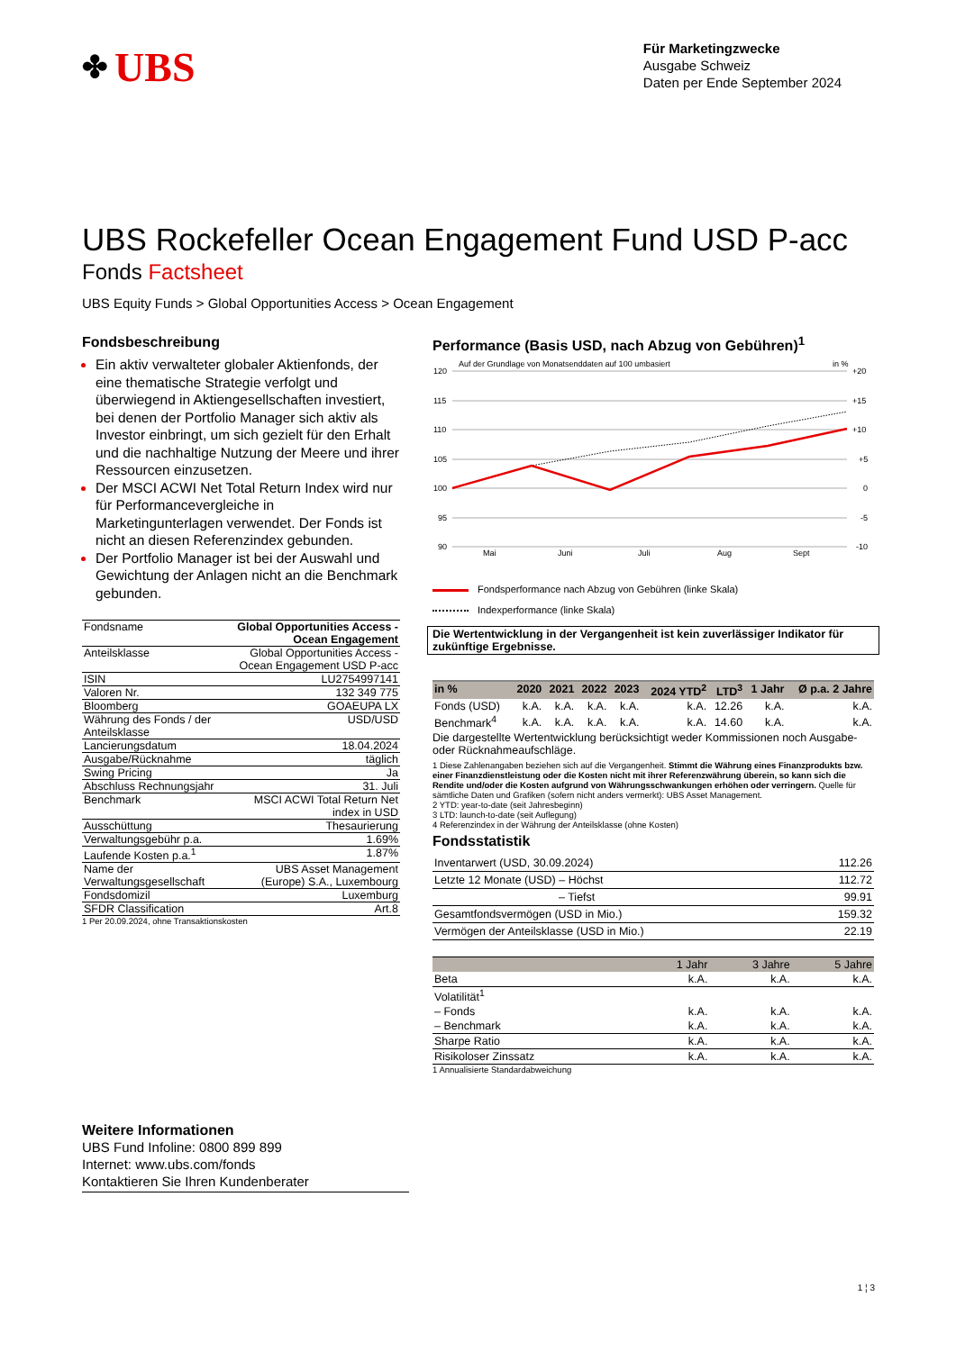✤ UBS
Für Marketingzwecke
Ausgabe Schweiz
Daten per Ende September 2024
UBS Rockefeller Ocean Engagement Fund USD P-acc
Fonds Factsheet
UBS Equity Funds > Global Opportunities Access > Ocean Engagement
Fondsbeschreibung
Ein aktiv verwalteter globaler Aktienfonds, der eine thematische Strategie verfolgt und überwiegend in Aktiengesellschaften investiert, bei denen der Portfolio Manager sich aktiv als Investor einbringt, um sich gezielt für den Erhalt und die nachhaltige Nutzung der Meere und ihrer Ressourcen einzusetzen.
Der MSCI ACWI Net Total Return Index wird nur für Performancevergleiche in Marketingunterlagen verwendet. Der Fonds ist nicht an diesen Referenzindex gebunden.
Der Portfolio Manager ist bei der Auswahl und Gewichtung der Anlagen nicht an die Benchmark gebunden.
| Fondsname | Global Opportunities Access - Ocean Engagement |
| Anteilsklasse | Global Opportunities Access - Ocean Engagement USD P-acc |
| ISIN | LU2754997141 |
| Valoren Nr. | 132 349 775 |
| Bloomberg | GOAEUPA LX |
| Währung des Fonds / der Anteilsklasse | USD/USD |
| Lancierungsdatum | 18.04.2024 |
| Ausgabe/Rücknahme | täglich |
| Swing Pricing | Ja |
| Abschluss Rechnungsjahr | 31. Juli |
| Benchmark | MSCI ACWI Total Return Net index in USD |
| Ausschüttung | Thesaurierung |
| Verwaltungsgebühr p.a. | 1.69% |
| Laufende Kosten p.a.<sup>1</sup> | 1.87% |
| Name der Verwaltungsgesellschaft | UBS Asset Management (Europe) S.A., Luxembourg |
| Fondsdomizil | Luxemburg |
| SFDR Classification | Art.8 |
1 Per 20.09.2024, ohne Transaktionskosten
Performance (Basis USD, nach Abzug von Gebühren)<sup>1</sup>
Auf der Grundlage von Monatsenddaten auf 100 umbasiert
in %
120
115
110
105
100
95
90
+20
+15
+10
+5
0
-5
-10
Mai
Juni
Juli
Aug
Sept
Fondsperformance nach Abzug von Gebühren (linke Skala)
Indexperformance (linke Skala)
Die Wertentwicklung in der Vergangenheit ist kein zuverlässiger Indikator für zukünftige Ergebnisse.
| in % | 2020 | 2021 | 2022 | 2023 | 2024 YTD<sup>2</sup> | LTD<sup>3</sup> | 1 Jahr | Ø p.a. 2 Jahre |
| --- | --- | --- | --- | --- | --- | --- | --- | --- |
| Fonds (USD) | k.A. | k.A. | k.A. | k.A. | k.A. | 12.26 | k.A. | k.A. |
| Benchmark<sup>4</sup> | k.A. | k.A. | k.A. | k.A. | k.A. | 14.60 | k.A. | k.A. |
Die dargestellte Wertentwicklung berücksichtigt weder Kommissionen noch Ausgabe- oder Rücknahmeaufschläge.
1 Diese Zahlenangaben beziehen sich auf die Vergangenheit. Stimmt die Währung eines Finanzprodukts bzw. einer Finanzdienstleistung oder die Kosten nicht mit ihrer Referenzwährung überein, so kann sich die Rendite und/oder die Kosten aufgrund von Währungsschwankungen erhöhen oder verringern. Quelle für sämtliche Daten und Grafiken (sofern nicht anders vermerkt): UBS Asset Management.
2 YTD: year-to-date (seit Jahresbeginn)
3 LTD: launch-to-date (seit Auflegung)
4 Referenzindex in der Währung der Anteilsklasse (ohne Kosten)
Fondsstatistik
| Inventarwert (USD, 30.09.2024) | 112.26 |
| Letzte 12 Monate (USD) – Höchst | 112.72 |
| – Tiefst | 99.91 |
| Gesamtfondsvermögen (USD in Mio.) | 159.32 |
| Vermögen der Anteilsklasse (USD in Mio.) | 22.19 |
| | 1 Jahr | 3 Jahre | 5 Jahre |
| --- | --- | --- | --- |
| Beta | k.A. | k.A. | k.A. |
| Volatilität<sup>1</sup> | | | |
| – Fonds | k.A. | k.A. | k.A. |
| – Benchmark | k.A. | k.A. | k.A. |
| Sharpe Ratio | k.A. | k.A. | k.A. |
| Risikoloser Zinssatz | k.A. | k.A. | k.A. |
1 Annualisierte Standardabweichung
Weitere Informationen
UBS Fund Infoline: 0800 899 899
Internet: www.ubs.com/fonds
Kontaktieren Sie Ihren Kundenberater
1 ¦ 3